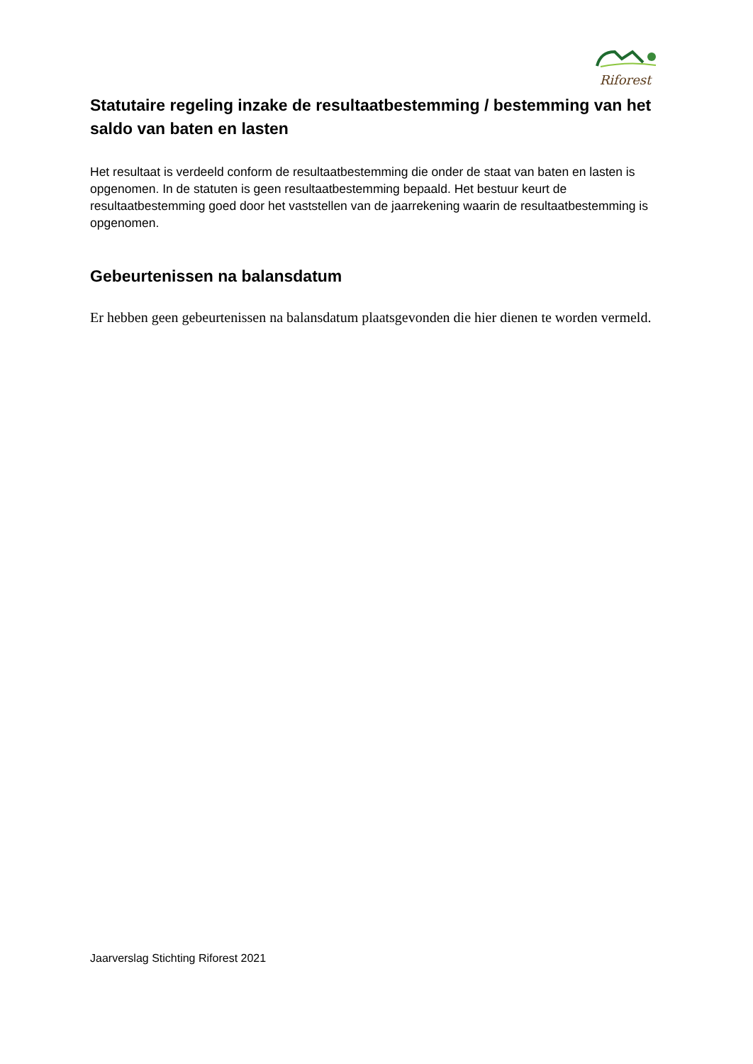Riforest
Statutaire regeling inzake de resultaatbestemming / bestemming van het saldo van baten en lasten
Het resultaat is verdeeld conform de resultaatbestemming die onder de staat van baten en lasten is opgenomen. In de statuten is geen resultaatbestemming bepaald. Het bestuur keurt de resultaatbestemming goed door het vaststellen van de jaarrekening waarin de resultaatbestemming is opgenomen.
Gebeurtenissen na balansdatum
Er hebben geen gebeurtenissen na balansdatum plaatsgevonden die hier dienen te worden vermeld.
Jaarverslag Stichting Riforest 2021